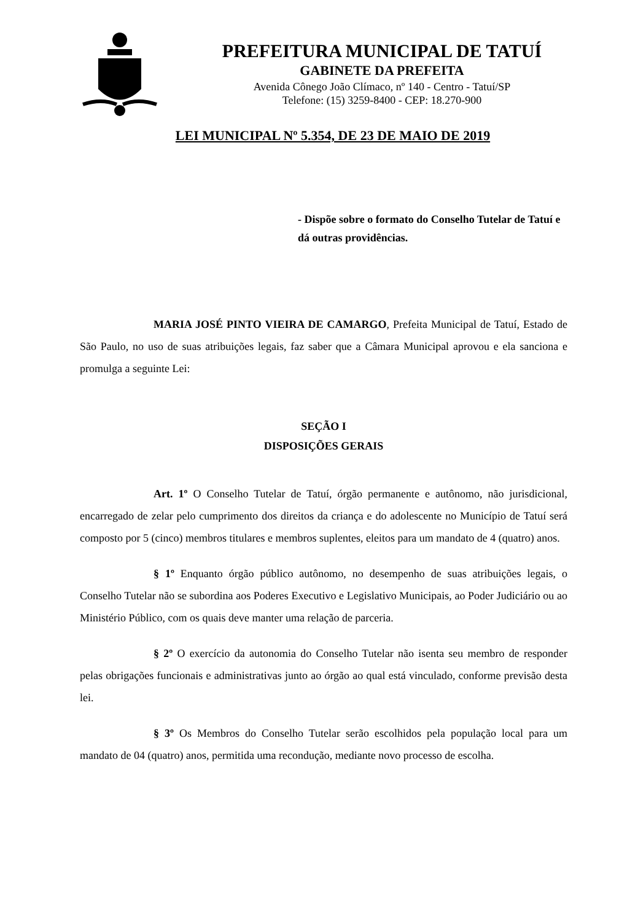PREFEITURA MUNICIPAL DE TATUÍ
GABINETE DA PREFEITA
Avenida Cônego João Clímaco, nº 140 - Centro - Tatuí/SP
Telefone: (15) 3259-8400 - CEP: 18.270-900
LEI MUNICIPAL Nº 5.354, DE 23 DE MAIO DE 2019
- Dispõe sobre o formato do Conselho Tutelar de Tatuí e dá outras providências.
MARIA JOSÉ PINTO VIEIRA DE CAMARGO, Prefeita Municipal de Tatuí, Estado de São Paulo, no uso de suas atribuições legais, faz saber que a Câmara Municipal aprovou e ela sanciona e promulga a seguinte Lei:
SEÇÃO I
DISPOSIÇÕES GERAIS
Art. 1º O Conselho Tutelar de Tatuí, órgão permanente e autônomo, não jurisdicional, encarregado de zelar pelo cumprimento dos direitos da criança e do adolescente no Município de Tatuí será composto por 5 (cinco) membros titulares e membros suplentes, eleitos para um mandato de 4 (quatro) anos.
§ 1º Enquanto órgão público autônomo, no desempenho de suas atribuições legais, o Conselho Tutelar não se subordina aos Poderes Executivo e Legislativo Municipais, ao Poder Judiciário ou ao Ministério Público, com os quais deve manter uma relação de parceria.
§ 2º O exercício da autonomia do Conselho Tutelar não isenta seu membro de responder pelas obrigações funcionais e administrativas junto ao órgão ao qual está vinculado, conforme previsão desta lei.
§ 3º Os Membros do Conselho Tutelar serão escolhidos pela população local para um mandato de 04 (quatro) anos, permitida uma recondução, mediante novo processo de escolha.